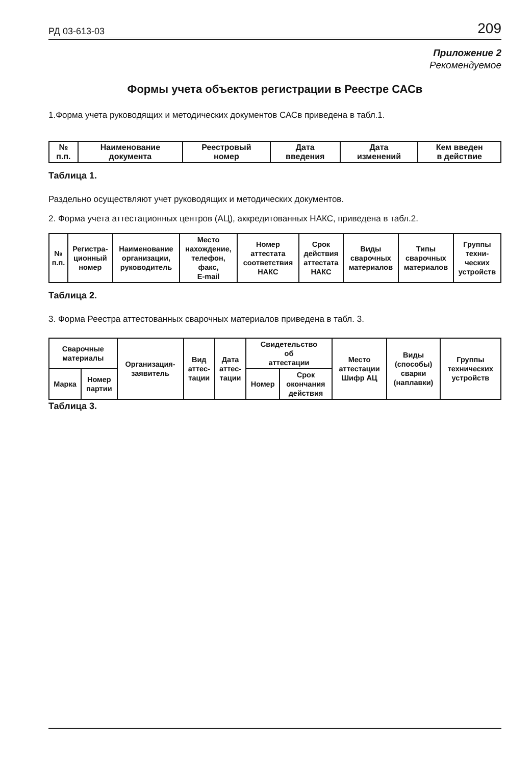РД 03-613-03 209
Приложение 2
Рекомендуемое
Формы учета объектов регистрации в Реестре САСв
1.Форма учета руководящих и методических документов САСв приведена в табл.1.
| № п.п. | Наименование документа | Реестровый номер | Дата введения | Дата изменений | Кем введен в действие |
| --- | --- | --- | --- | --- | --- |
Таблица 1.
Раздельно осуществляют учет руководящих и методических документов.
2. Форма учета аттестационных центров (АЦ), аккредитованных НАКС, приведена в табл.2.
| № п.п. | Регистра- ционный номер | Наименование организации, руководитель | Место нахождение, телефон, факс, E-mail | Номер аттестата соответствия НАКС | Срок действия аттестата НАКС | Виды сварочных материалов | Типы сварочных материалов | Группы техни- ческих устройств |
| --- | --- | --- | --- | --- | --- | --- | --- | --- |
Таблица 2.
3. Форма Реестра аттестованных сварочных материалов приведена в табл. 3.
| Сварочные материалы | | Организация- заявитель | Вид аттес- тации | Дата аттес- тации | Свидетельство об аттестации | | Место аттестации Шифр АЦ | Виды (способы) сварки (наплавки) | Группы технических устройств |
| --- | --- | --- | --- | --- | --- | --- | --- | --- | --- |
| Марка | Номер партии | | | | Номер | Срок окончания действия | | | |
Таблица 3.